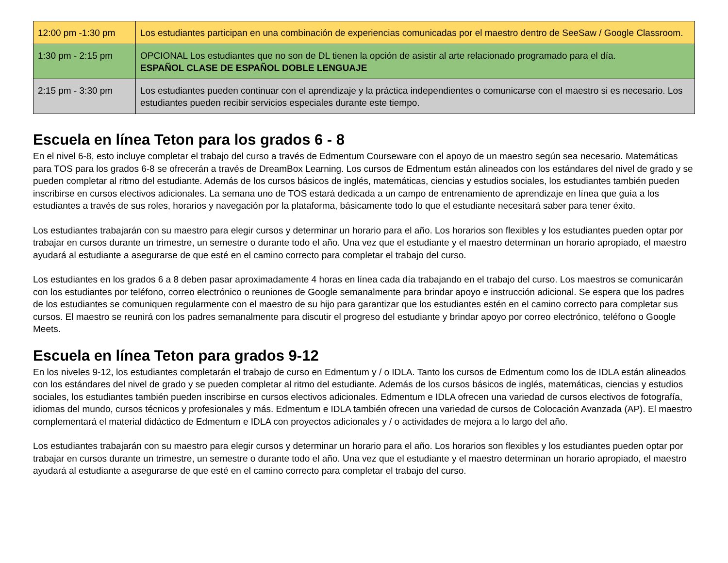| 12:00 pm -1:30 pm | Los estudiantes participan en una combinación de experiencias comunicadas por el maestro dentro de SeeSaw / Google Classroom. |
| 1:30 pm - 2:15 pm | OPCIONAL Los estudiantes que no son de DL tienen la opción de asistir al arte relacionado programado para el día. ESPAÑOL CLASE DE ESPAÑOL DOBLE LENGUAJE |
| 2:15 pm - 3:30 pm | Los estudiantes pueden continuar con el aprendizaje y la práctica independientes o comunicarse con el maestro si es necesario. Los estudiantes pueden recibir servicios especiales durante este tiempo. |
Escuela en línea Teton para los grados 6 - 8
En el nivel 6-8, esto incluye completar el trabajo del curso a través de Edmentum Courseware con el apoyo de un maestro según sea necesario. Matemáticas para TOS para los grados 6-8 se ofrecerán a través de DreamBox Learning. Los cursos de Edmentum están alineados con los estándares del nivel de grado y se pueden completar al ritmo del estudiante. Además de los cursos básicos de inglés, matemáticas, ciencias y estudios sociales, los estudiantes también pueden inscribirse en cursos electivos adicionales. La semana uno de TOS estará dedicada a un campo de entrenamiento de aprendizaje en línea que guía a los estudiantes a través de sus roles, horarios y navegación por la plataforma, básicamente todo lo que el estudiante necesitará saber para tener éxito.
Los estudiantes trabajarán con su maestro para elegir cursos y determinar un horario para el año. Los horarios son flexibles y los estudiantes pueden optar por trabajar en cursos durante un trimestre, un semestre o durante todo el año. Una vez que el estudiante y el maestro determinan un horario apropiado, el maestro ayudará al estudiante a asegurarse de que esté en el camino correcto para completar el trabajo del curso.
Los estudiantes en los grados 6 a 8 deben pasar aproximadamente 4 horas en línea cada día trabajando en el trabajo del curso. Los maestros se comunicarán con los estudiantes por teléfono, correo electrónico o reuniones de Google semanalmente para brindar apoyo e instrucción adicional. Se espera que los padres de los estudiantes se comuniquen regularmente con el maestro de su hijo para garantizar que los estudiantes estén en el camino correcto para completar sus cursos. El maestro se reunirá con los padres semanalmente para discutir el progreso del estudiante y brindar apoyo por correo electrónico, teléfono o Google Meets.
Escuela en línea Teton para grados 9-12
En los niveles 9-12, los estudiantes completarán el trabajo de curso en Edmentum y / o IDLA. Tanto los cursos de Edmentum como los de IDLA están alineados con los estándares del nivel de grado y se pueden completar al ritmo del estudiante. Además de los cursos básicos de inglés, matemáticas, ciencias y estudios sociales, los estudiantes también pueden inscribirse en cursos electivos adicionales. Edmentum e IDLA ofrecen una variedad de cursos electivos de fotografía, idiomas del mundo, cursos técnicos y profesionales y más. Edmentum e IDLA también ofrecen una variedad de cursos de Colocación Avanzada (AP). El maestro complementará el material didáctico de Edmentum e IDLA con proyectos adicionales y / o actividades de mejora a lo largo del año.
Los estudiantes trabajarán con su maestro para elegir cursos y determinar un horario para el año. Los horarios son flexibles y los estudiantes pueden optar por trabajar en cursos durante un trimestre, un semestre o durante todo el año. Una vez que el estudiante y el maestro determinan un horario apropiado, el maestro ayudará al estudiante a asegurarse de que esté en el camino correcto para completar el trabajo del curso.